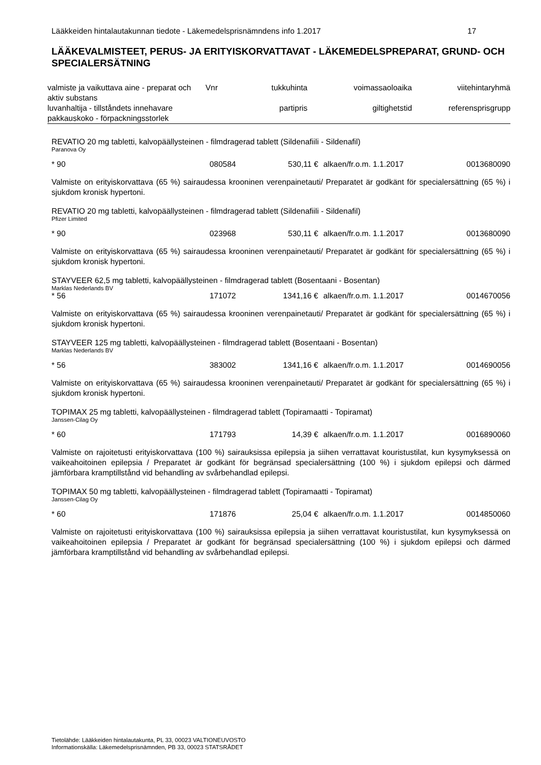Lääkkeiden hintalautakunnan tiedote - Läkemedelsprisnämndens info 1.2017 17
LÄÄKEVALMISTEET, PERUS- JA ERITYISKORVATTAVAT - LÄKEMEDELSPREPARAT, GRUND- OCH SPECIALERSÄTNING
| valmiste ja vaikuttava aine - preparat och aktiv substans | Vnr | tukkuhinta | voimassaoloaika | viitehintaryhmä |
| luvanhaltija - tillståndets innehavare pakkauskoko - förpackningsstorlek | | partipris | giltighetstid | referensprisgrupp |
REVATIO 20 mg tabletti, kalvopäällysteinen - filmdragerad tablett (Sildenafiili - Sildenafil)
Paranova Oy
| * 90 | 080584 | 530,11 € | alkaen/fr.o.m. 1.1.2017 | 0013680090 |
Valmiste on erityiskorvattava (65 %) sairaudessa krooninen verenpainetauti/ Preparatet är godkänt för specialersättning (65 %) i sjukdom kronisk hypertoni.
REVATIO 20 mg tabletti, kalvopäällysteinen - filmdragerad tablett (Sildenafiili - Sildenafil)
Pfizer Limited
| * 90 | 023968 | 530,11 € | alkaen/fr.o.m. 1.1.2017 | 0013680090 |
Valmiste on erityiskorvattava (65 %) sairaudessa krooninen verenpainetauti/ Preparatet är godkänt för specialersättning (65 %) i sjukdom kronisk hypertoni.
STAYVEER 62,5 mg tabletti, kalvopäällysteinen - filmdragerad tablett (Bosentaani - Bosentan)
Marklas Nederlands BV
| * 56 | 171072 | 1341,16 € | alkaen/fr.o.m. 1.1.2017 | 0014670056 |
Valmiste on erityiskorvattava (65 %) sairaudessa krooninen verenpainetauti/ Preparatet är godkänt för specialersättning (65 %) i sjukdom kronisk hypertoni.
STAYVEER 125 mg tabletti, kalvopäällysteinen - filmdragerad tablett (Bosentaani - Bosentan)
Marklas Nederlands BV
| * 56 | 383002 | 1341,16 € | alkaen/fr.o.m. 1.1.2017 | 0014690056 |
Valmiste on erityiskorvattava (65 %) sairaudessa krooninen verenpainetauti/ Preparatet är godkänt för specialersättning (65 %) i sjukdom kronisk hypertoni.
TOPIMAX 25 mg tabletti, kalvopäällysteinen - filmdragerad tablett (Topiramaatti - Topiramat)
Janssen-Cilag Oy
| * 60 | 171793 | 14,39 € | alkaen/fr.o.m. 1.1.2017 | 0016890060 |
Valmiste on rajoitetusti erityiskorvattava (100 %) sairauksissa epilepsia ja siihen verrattavat kouristustilat, kun kysymyksessä on vaikeahoitoinen epilepsia / Preparatet är godkänt för begränsad specialersättning (100 %) i sjukdom epilepsi och därmed jämförbara kramptillstånd vid behandling av svårbehandlad epilepsi.
TOPIMAX 50 mg tabletti, kalvopäällysteinen - filmdragerad tablett (Topiramaatti - Topiramat)
Janssen-Cilag Oy
| * 60 | 171876 | 25,04 € | alkaen/fr.o.m. 1.1.2017 | 0014850060 |
Valmiste on rajoitetusti erityiskorvattava (100 %) sairauksissa epilepsia ja siihen verrattavat kouristustilat, kun kysymyksessä on vaikeahoitoinen epilepsia / Preparatet är godkänt för begränsad specialersättning (100 %) i sjukdom epilepsi och därmed jämförbara kramptillstånd vid behandling av svårbehandlad epilepsi.
Tietolähde: Lääkkeiden hintalautakunta, PL 33, 00023 VALTIONEUVOSTO
Informationskälla: Läkemedelsprisnämnden, PB 33, 00023 STATSRÅDET